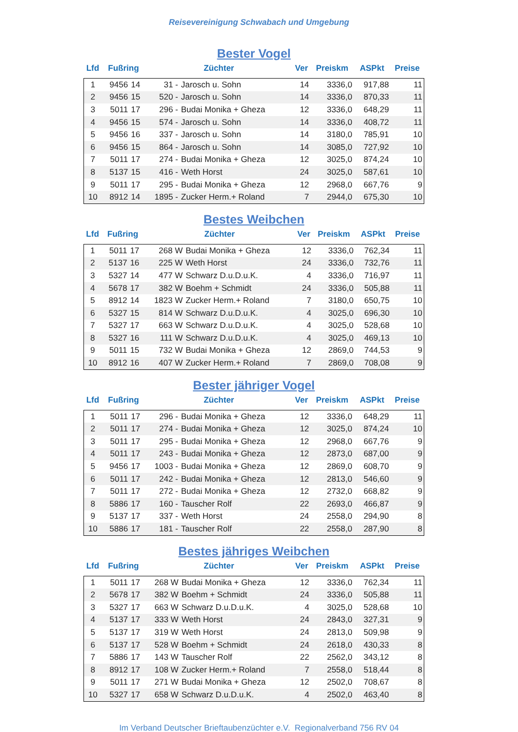Reisevereinigung Schwabach und Umgebung
Bester Vogel
| Lfd | Fußring | | Züchter | | Ver | Preiskm | ASPkt | Preise |
| --- | --- | --- | --- | --- | --- | --- | --- | --- |
| 1 | 9456 | 14 | 31 - | Jarosch u. Sohn | 14 | 3336,0 | 917,88 | 11 |
| 2 | 9456 | 15 | 520 - | Jarosch u. Sohn | 14 | 3336,0 | 870,33 | 11 |
| 3 | 5011 | 17 | 296 - | Budai Monika + Gheza | 12 | 3336,0 | 648,29 | 11 |
| 4 | 9456 | 15 | 574 - | Jarosch u. Sohn | 14 | 3336,0 | 408,72 | 11 |
| 5 | 9456 | 16 | 337 - | Jarosch u. Sohn | 14 | 3180,0 | 785,91 | 10 |
| 6 | 9456 | 15 | 864 - | Jarosch u. Sohn | 14 | 3085,0 | 727,92 | 10 |
| 7 | 5011 | 17 | 274 - | Budai Monika + Gheza | 12 | 3025,0 | 874,24 | 10 |
| 8 | 5137 | 15 | 416 - | Weth Horst | 24 | 3025,0 | 587,61 | 10 |
| 9 | 5011 | 17 | 295 - | Budai Monika + Gheza | 12 | 2968,0 | 667,76 | 9 |
| 10 | 8912 | 14 | 1895 - | Zucker Herm.+ Roland | 7 | 2944,0 | 675,30 | 10 |
Bestes Weibchen
| Lfd | Fußring | | Züchter | | Ver | Preiskm | ASPkt | Preise |
| --- | --- | --- | --- | --- | --- | --- | --- | --- |
| 1 | 5011 | 17 | 268 W | Budai Monika + Gheza | 12 | 3336,0 | 762,34 | 11 |
| 2 | 5137 | 16 | 225 W | Weth Horst | 24 | 3336,0 | 732,76 | 11 |
| 3 | 5327 | 14 | 477 W | Schwarz D.u.D.u.K. | 4 | 3336,0 | 716,97 | 11 |
| 4 | 5678 | 17 | 382 W | Boehm + Schmidt | 24 | 3336,0 | 505,88 | 11 |
| 5 | 8912 | 14 | 1823 W | Zucker Herm.+ Roland | 7 | 3180,0 | 650,75 | 10 |
| 6 | 5327 | 15 | 814 W | Schwarz D.u.D.u.K. | 4 | 3025,0 | 696,30 | 10 |
| 7 | 5327 | 17 | 663 W | Schwarz D.u.D.u.K. | 4 | 3025,0 | 528,68 | 10 |
| 8 | 5327 | 16 | 111 W | Schwarz D.u.D.u.K. | 4 | 3025,0 | 469,13 | 10 |
| 9 | 5011 | 15 | 732 W | Budai Monika + Gheza | 12 | 2869,0 | 744,53 | 9 |
| 10 | 8912 | 16 | 407 W | Zucker Herm.+ Roland | 7 | 2869,0 | 708,08 | 9 |
Bester jähriger Vogel
| Lfd | Fußring | | Züchter | | Ver | Preiskm | ASPkt | Preise |
| --- | --- | --- | --- | --- | --- | --- | --- | --- |
| 1 | 5011 | 17 | 296 - | Budai Monika + Gheza | 12 | 3336,0 | 648,29 | 11 |
| 2 | 5011 | 17 | 274 - | Budai Monika + Gheza | 12 | 3025,0 | 874,24 | 10 |
| 3 | 5011 | 17 | 295 - | Budai Monika + Gheza | 12 | 2968,0 | 667,76 | 9 |
| 4 | 5011 | 17 | 243 - | Budai Monika + Gheza | 12 | 2873,0 | 687,00 | 9 |
| 5 | 9456 | 17 | 1003 - | Budai Monika + Gheza | 12 | 2869,0 | 608,70 | 9 |
| 6 | 5011 | 17 | 242 - | Budai Monika + Gheza | 12 | 2813,0 | 546,60 | 9 |
| 7 | 5011 | 17 | 272 - | Budai Monika + Gheza | 12 | 2732,0 | 668,82 | 9 |
| 8 | 5886 | 17 | 160 - | Tauscher Rolf | 22 | 2693,0 | 466,87 | 9 |
| 9 | 5137 | 17 | 337 - | Weth Horst | 24 | 2558,0 | 294,90 | 8 |
| 10 | 5886 | 17 | 181 - | Tauscher Rolf | 22 | 2558,0 | 287,90 | 8 |
Bestes jähriges Weibchen
| Lfd | Fußring | | Züchter | | Ver | Preiskm | ASPkt | Preise |
| --- | --- | --- | --- | --- | --- | --- | --- | --- |
| 1 | 5011 | 17 | 268 W | Budai Monika + Gheza | 12 | 3336,0 | 762,34 | 11 |
| 2 | 5678 | 17 | 382 W | Boehm + Schmidt | 24 | 3336,0 | 505,88 | 11 |
| 3 | 5327 | 17 | 663 W | Schwarz D.u.D.u.K. | 4 | 3025,0 | 528,68 | 10 |
| 4 | 5137 | 17 | 333 W | Weth Horst | 24 | 2843,0 | 327,31 | 9 |
| 5 | 5137 | 17 | 319 W | Weth Horst | 24 | 2813,0 | 509,98 | 9 |
| 6 | 5137 | 17 | 528 W | Boehm + Schmidt | 24 | 2618,0 | 430,33 | 8 |
| 7 | 5886 | 17 | 143 W | Tauscher Rolf | 22 | 2562,0 | 343,12 | 8 |
| 8 | 8912 | 17 | 108 W | Zucker Herm.+ Roland | 7 | 2558,0 | 518,44 | 8 |
| 9 | 5011 | 17 | 271 W | Budai Monika + Gheza | 12 | 2502,0 | 708,67 | 8 |
| 10 | 5327 | 17 | 658 W | Schwarz D.u.D.u.K. | 4 | 2502,0 | 463,40 | 8 |
Im Verband Deutscher Brieftaubenzüchter e.V. Regionalverband 756 RV 04